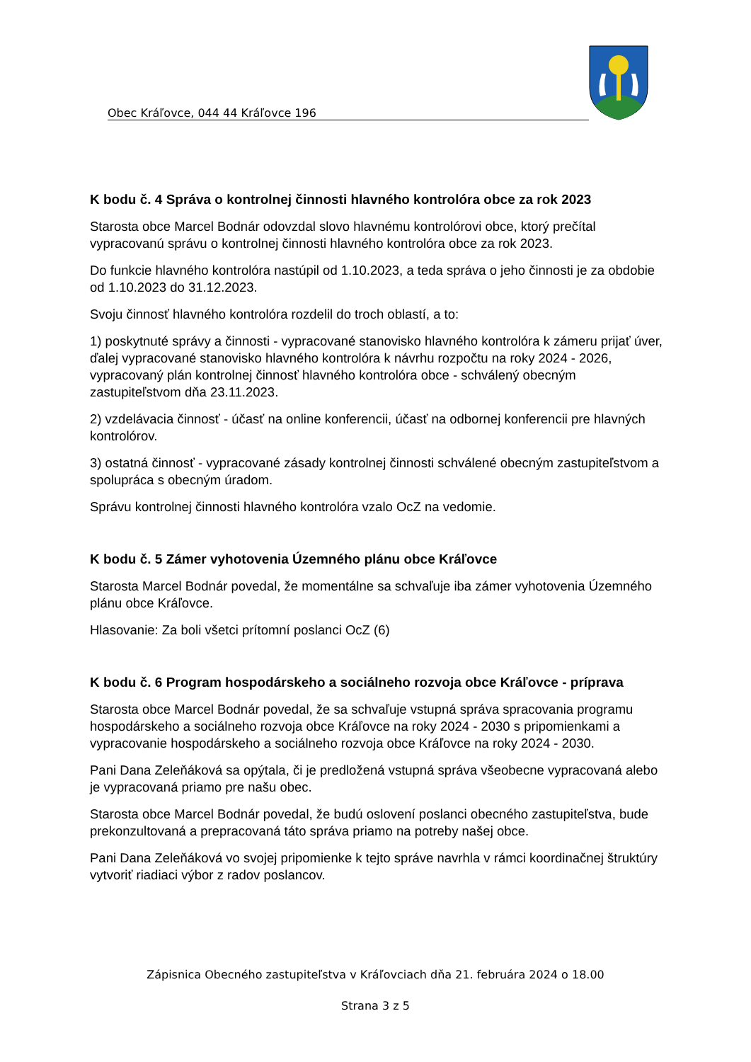Obec Kráľovce, 044 44 Kráľovce 196
K bodu č. 4 Správa o kontrolnej činnosti hlavného kontrolóra obce za rok 2023
Starosta obce Marcel Bodnár odovzdal slovo hlavnému kontrolórovi obce, ktorý prečítal vypracovanú správu o kontrolnej činnosti hlavného kontrolóra obce za rok 2023.
Do funkcie hlavného kontrolóra nastúpil od 1.10.2023, a teda správa o jeho činnosti je za obdobie od 1.10.2023 do 31.12.2023.
Svoju činnosť hlavného kontrolóra rozdelil do troch oblastí, a to:
1) poskytnuté správy a činnosti - vypracované stanovisko hlavného kontrolóra k zámeru prijať úver, ďalej vypracované stanovisko hlavného kontrolóra k návrhu rozpočtu na roky 2024 - 2026, vypracovaný plán kontrolnej činnosť hlavného kontrolóra obce - schválený obecným zastupiteľstvom dňa 23.11.2023.
2) vzdelávacia činnosť - účasť na online konferencii, účasť na odbornej konferencii pre hlavných kontrolórov.
3) ostatná činnosť - vypracované zásady kontrolnej činnosti schválené obecným zastupiteľstvom a spolupráca s obecným úradom.
Správu kontrolnej činnosti hlavného kontrolóra vzalo OcZ na vedomie.
K bodu č. 5 Zámer vyhotovenia Územného plánu obce Kráľovce
Starosta Marcel Bodnár povedal, že momentálne sa schvaľuje iba zámer vyhotovenia Územného plánu obce Kráľovce.
Hlasovanie: Za boli všetci prítomní poslanci OcZ (6)
K bodu č. 6 Program hospodárskeho a sociálneho rozvoja obce Kráľovce - príprava
Starosta obce Marcel Bodnár povedal, že sa schvaľuje vstupná správa spracovania programu hospodárskeho a sociálneho rozvoja obce Kráľovce na roky 2024 - 2030 s pripomienkami a vypracovanie hospodárskeho a sociálneho rozvoja obce Kráľovce na roky 2024 - 2030.
Pani Dana Zeleňáková sa opýtala, či je predložená vstupná správa všeobecne vypracovaná alebo je vypracovaná priamo pre našu obec.
Starosta obce Marcel Bodnár povedal, že budú oslovení poslanci obecného zastupiteľstva, bude prekonzultovaná a prepracovaná táto správa priamo na potreby našej obce.
Pani Dana Zeleňáková vo svojej pripomienke k tejto správe navrhla v rámci koordinačnej štruktúry vytvoriť riadiaci výbor z radov poslancov.
Zápisnica Obecného zastupiteľstva v Kráľovciach dňa 21. februára 2024 o 18.00
Strana 3 z 5